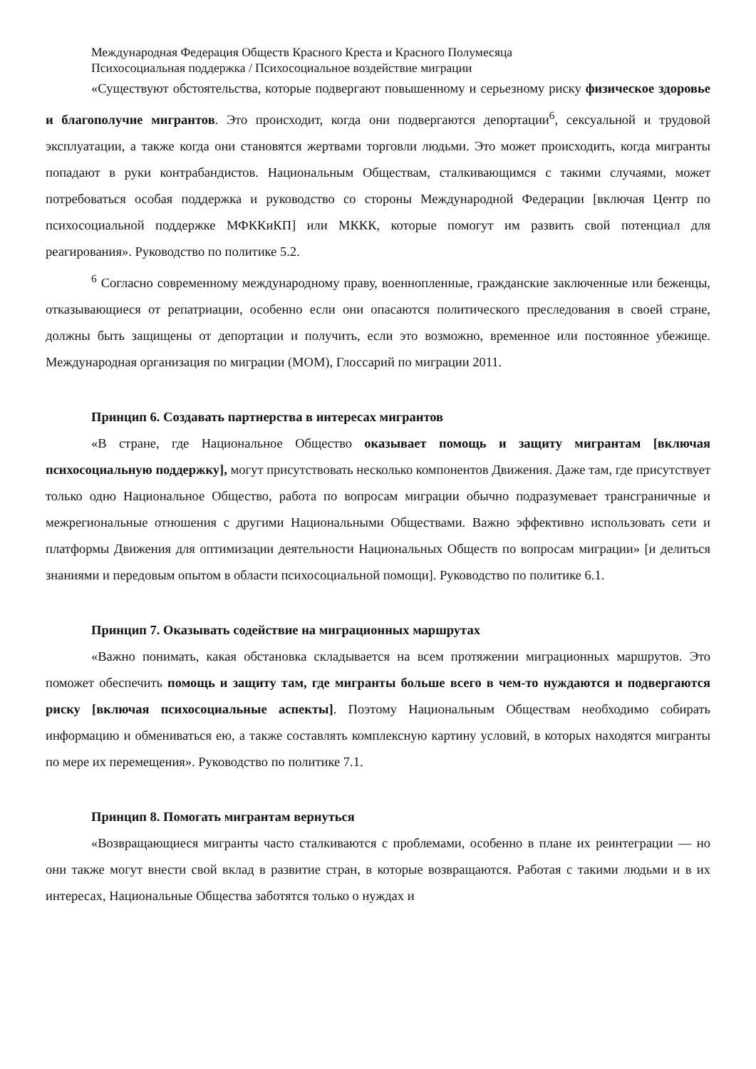Международная Федерация Обществ Красного Креста и Красного Полумесяца
Психосоциальная поддержка / Психосоциальное воздействие миграции
«Существуют обстоятельства, которые подвергают повышенному и серьезному риску физическое здоровье и благополучие мигрантов. Это происходит, когда они подвергаются депортации<sup>6</sup>, сексуальной и трудовой эксплуатации, а также когда они становятся жертвами торговли людьми. Это может происходить, когда мигранты попадают в руки контрабандистов. Национальным Обществам, сталкивающимся с такими случаями, может потребоваться особая поддержка и руководство со стороны Международной Федерации [включая Центр по психосоциальной поддержке МФККиКП] или МККК, которые помогут им развить свой потенциал для реагирования». Руководство по политике 5.2.
<sup>6</sup> Согласно современному международному праву, военнопленные, гражданские заключенные или беженцы, отказывающиеся от репатриации, особенно если они опасаются политического преследования в своей стране, должны быть защищены от депортации и получить, если это возможно, временное или постоянное убежище. Международная организация по миграции (МОМ), Глоссарий по миграции 2011.
Принцип 6. Создавать партнерства в интересах мигрантов
«В стране, где Национальное Общество оказывает помощь и защиту мигрантам [включая психосоциальную поддержку], могут присутствовать несколько компонентов Движения. Даже там, где присутствует только одно Национальное Общество, работа по вопросам миграции обычно подразумевает трансграничные и межрегиональные отношения с другими Национальными Обществами. Важно эффективно использовать сети и платформы Движения для оптимизации деятельности Национальных Обществ по вопросам миграции» [и делиться знаниями и передовым опытом в области психосоциальной помощи]. Руководство по политике 6.1.
Принцип 7. Оказывать содействие на миграционных маршрутах
«Важно понимать, какая обстановка складывается на всем протяжении миграционных маршрутов. Это поможет обеспечить помощь и защиту там, где мигранты больше всего в чем-то нуждаются и подвергаются риску [включая психосоциальные аспекты]. Поэтому Национальным Обществам необходимо собирать информацию и обмениваться ею, а также составлять комплексную картину условий, в которых находятся мигранты по мере их перемещения». Руководство по политике 7.1.
Принцип 8. Помогать мигрантам вернуться
«Возвращающиеся мигранты часто сталкиваются с проблемами, особенно в плане их реинтеграции — но они также могут внести свой вклад в развитие стран, в которые возвращаются. Работая с такими людьми и в их интересах, Национальные Общества заботятся только о нуждах и